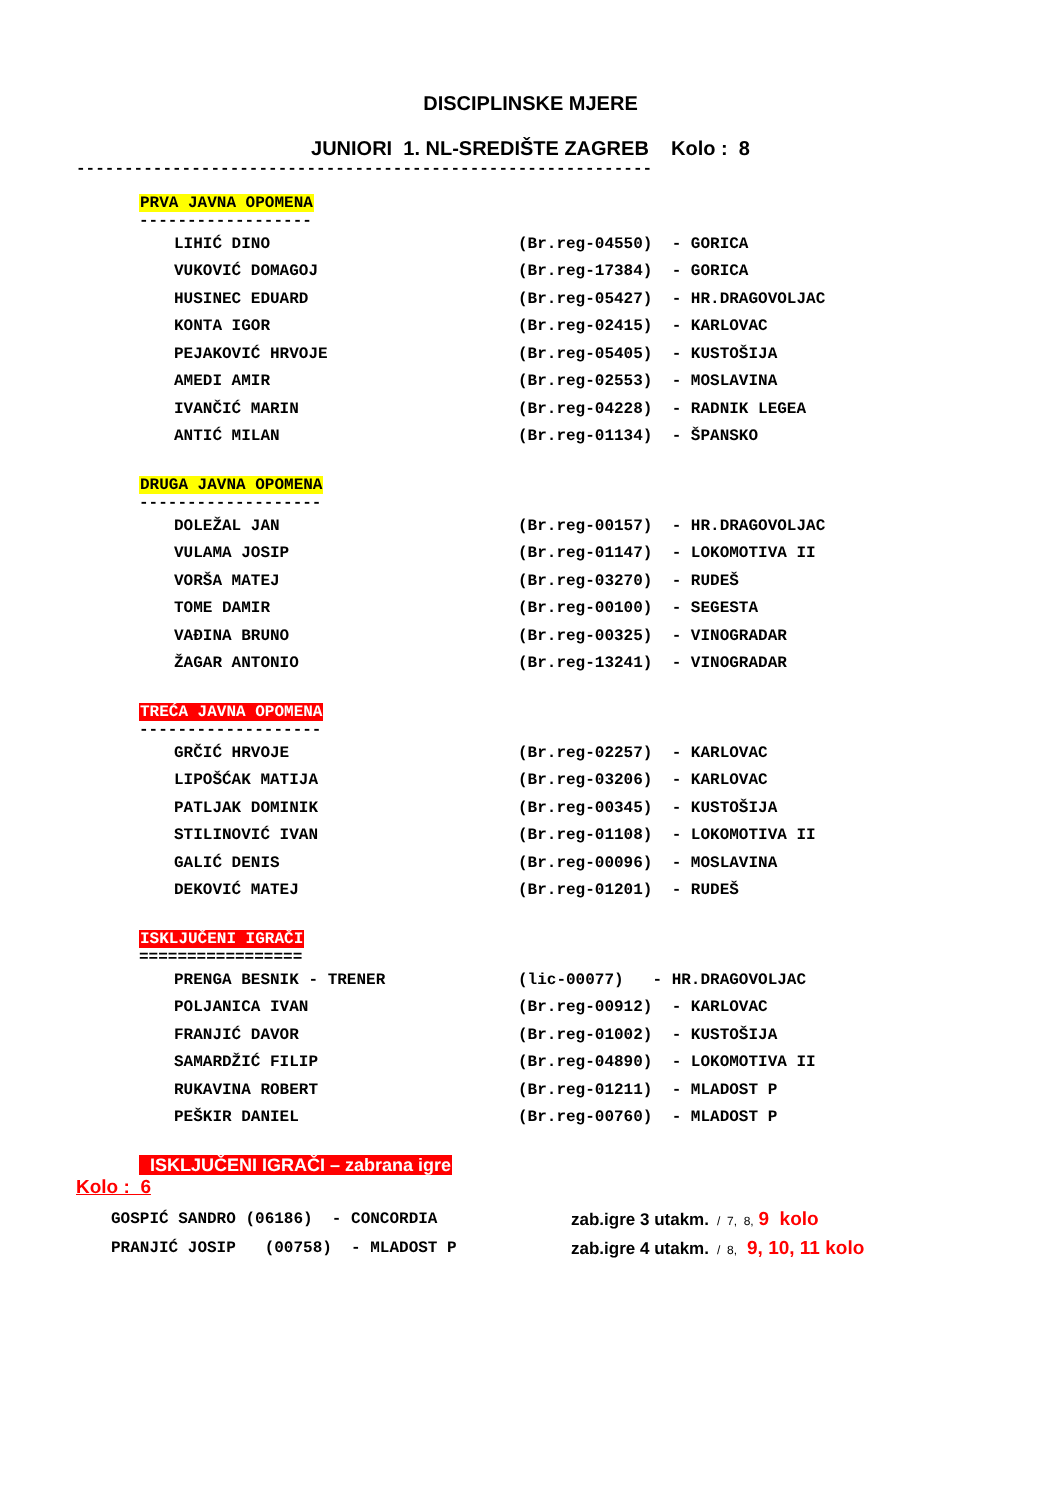DISCIPLINSKE MJERE
JUNIORI 1. NL-SREDIŠTE ZAGREB Kolo : 8
------------------------------------------------------------
PRVA JAVNA OPOMENA
------------------
| LIHIĆ DINO | (Br.reg-04550) | - GORICA |
| VUKOVIĆ DOMAGOJ | (Br.reg-17384) | - GORICA |
| HUSINEC EDUARD | (Br.reg-05427) | - HR.DRAGOVOLJAC |
| KONTA IGOR | (Br.reg-02415) | - KARLOVAC |
| PEJAKOVIĆ HRVOJE | (Br.reg-05405) | - KUSTOŠIJA |
| AMEDI AMIR | (Br.reg-02553) | - MOSLAVINA |
| IVANČIĆ MARIN | (Br.reg-04228) | - RADNIK LEGEA |
| ANTIĆ MILAN | (Br.reg-01134) | - ŠPANSKO |
DRUGA JAVNA OPOMENA
-------------------
| DOLEŽAL JAN | (Br.reg-00157) | - HR.DRAGOVOLJAC |
| VULAMA JOSIP | (Br.reg-01147) | - LOKOMOTIVA II |
| VORŠA MATEJ | (Br.reg-03270) | - RUDEŠ |
| TOME DAMIR | (Br.reg-00100) | - SEGESTA |
| VAĐINA BRUNO | (Br.reg-00325) | - VINOGRADAR |
| ŽAGAR ANTONIO | (Br.reg-13241) | - VINOGRADAR |
TREĆA JAVNA OPOMENA
-------------------
| GRČIĆ HRVOJE | (Br.reg-02257) | - KARLOVAC |
| LIPOŠĆAK MATIJA | (Br.reg-03206) | - KARLOVAC |
| PATLJAK DOMINIK | (Br.reg-00345) | - KUSTOŠIJA |
| STILINOVIĆ IVAN | (Br.reg-01108) | - LOKOMOTIVA II |
| GALIĆ DENIS | (Br.reg-00096) | - MOSLAVINA |
| DEKOVIĆ MATEJ | (Br.reg-01201) | - RUDEŠ |
ISKLJUČENI IGRAČI
=================
| PRENGA BESNIK - TRENER | (lic-00077) - HR.DRAGOVOLJAC | |
| POLJANICA IVAN | (Br.reg-00912) | - KARLOVAC |
| FRANJIĆ DAVOR | (Br.reg-01002) | - KUSTOŠIJA |
| SAMARDŽIĆ FILIP | (Br.reg-04890) | - LOKOMOTIVA II |
| RUKAVINA ROBERT | (Br.reg-01211) | - MLADOST P |
| PEŠKIR DANIEL | (Br.reg-00760) | - MLADOST P |
ISKLJUČENI IGRAČI – zabrana igre
Kolo : 6
| GOSPIĆ SANDRO (06186) - CONCORDIA | zab.igre 3 utakm. / 7, 8, 9 kolo |
| PRANJIĆ JOSIP (00758) - MLADOST P | zab.igre 4 utakm. / 8, 9, 10, 11 kolo |